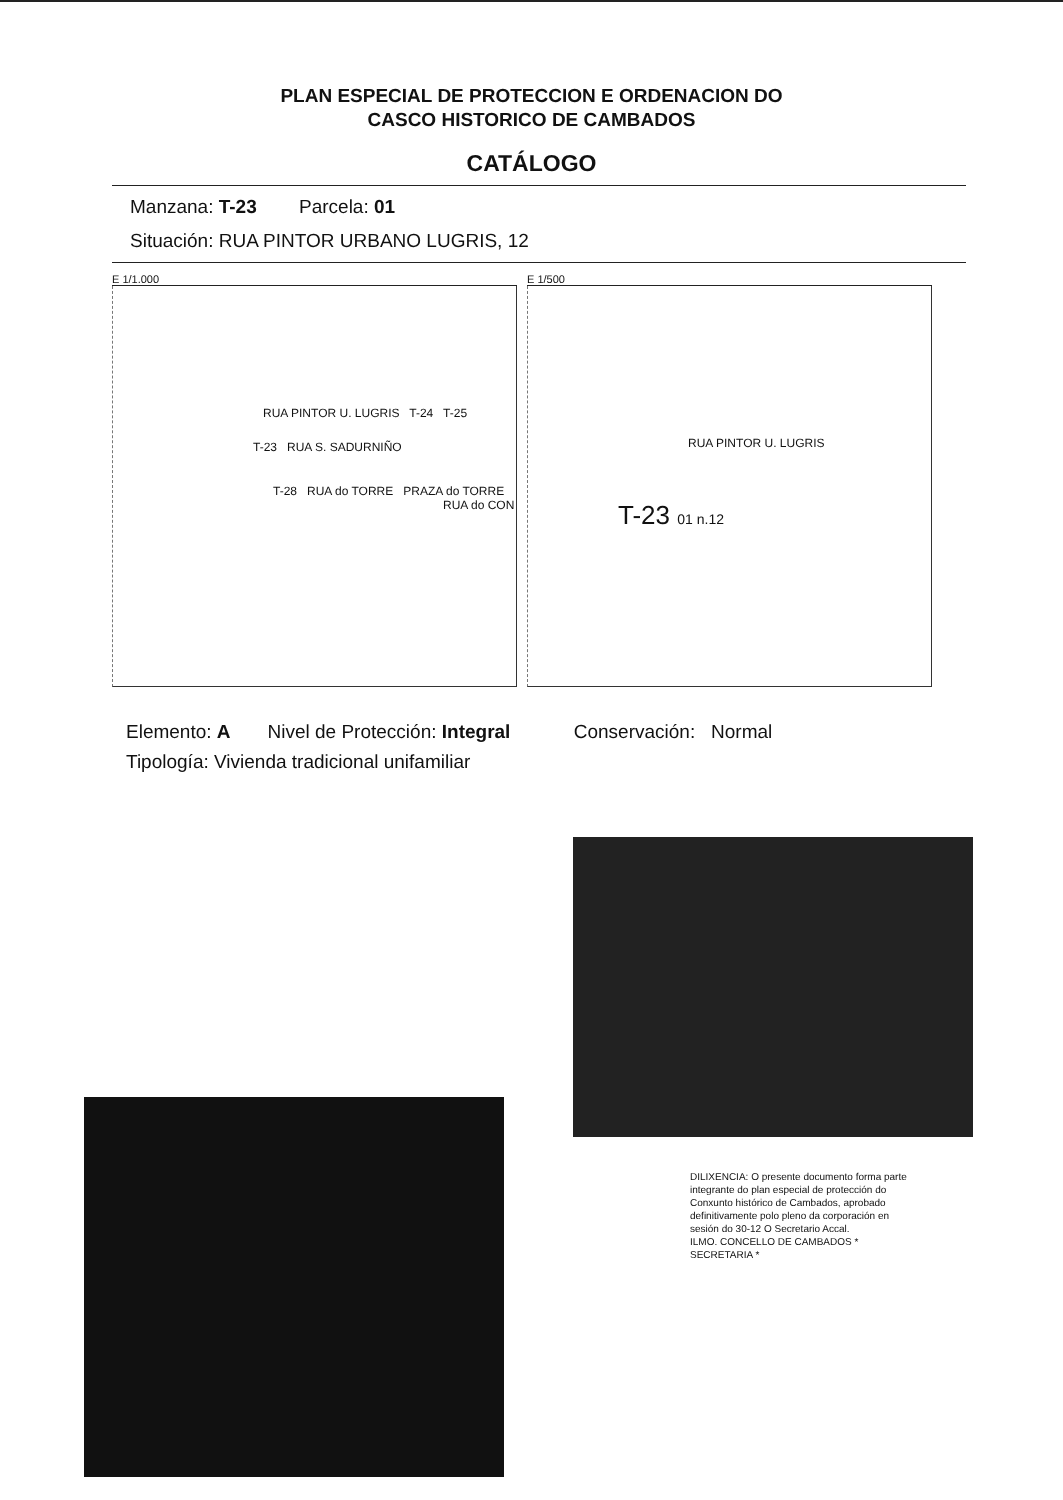PLAN ESPECIAL DE PROTECCION E ORDENACION DO
CASCO HISTORICO DE CAMBADOS
CATÁLOGO
Manzana: T-23 Parcela: 01
Situación: RUA PINTOR URBANO LUGRIS, 12
E 1/1.000
RUA PINTOR U. LUGRIS T-24 T-25
T-23 RUA S. SADURNIÑO
T-28 RUA do TORRE PRAZA do TORRE
RUA do CON
E 1/500
RUA PINTOR U. LUGRIS
T-23 01 n.12
Elemento: A Nivel de Protección: Integral Conservación: Normal
Tipología: Vivienda tradicional unifamiliar
DILIXENCIA: O presente documento forma parte integrante do plan especial de protección do Conxunto histórico de Cambados, aprobado definitivamente polo pleno da corporación en sesión do 30-12 O Secretario Accal.
ILMO. CONCELLO DE CAMBADOS * SECRETARIA *